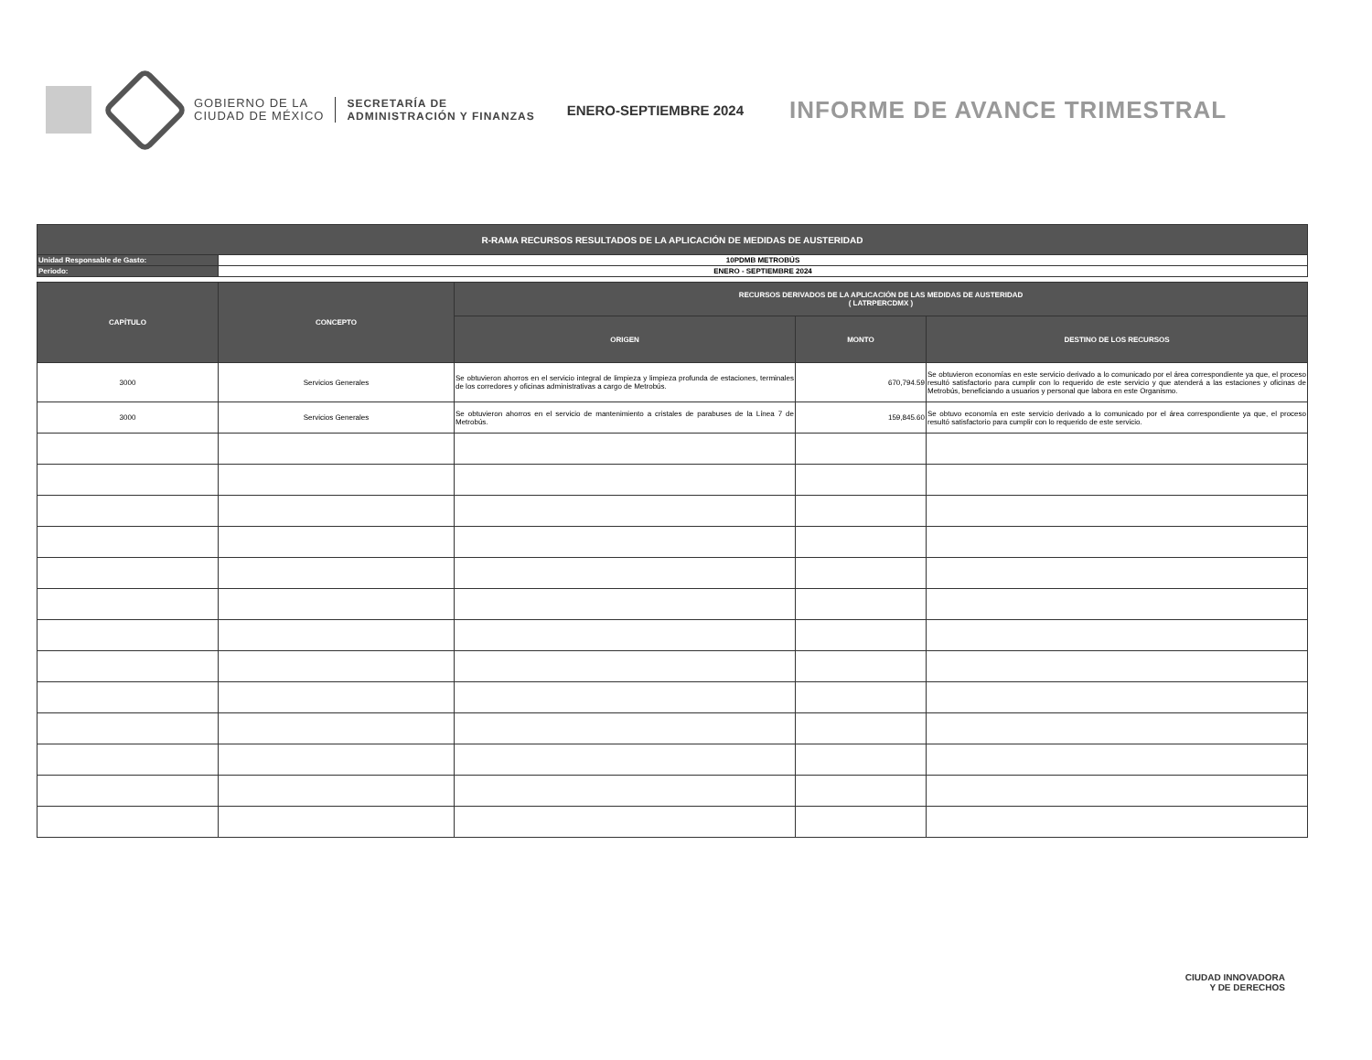GOBIERNO DE LA
CIUDAD DE MÉXICO
SECRETARÍA DE
ADMINISTRACIÓN Y FINANZAS
ENERO-SEPTIEMBRE 2024
INFORME DE AVANCE TRIMESTRAL
| R-RAMA RECURSOS RESULTADOS DE LA APLICACIÓN DE MEDIDAS DE AUSTERIDAD | |
| --- | --- |
| Unidad Responsable de Gasto: | 10PDMB METROBÚS |
| Periodo: | ENERO - SEPTIEMBRE 2024 |
| CAPÍTULO | CONCEPTO | RECURSOS DERIVADOS DE LA APLICACIÓN DE LAS MEDIDAS DE AUSTERIDAD ( LATRPERCDMX ) | | |
| --- | --- | --- | --- | --- |
| | | ORIGEN | MONTO | DESTINO DE LOS RECURSOS |
| 3000 | Servicios Generales | Se obtuvieron ahorros en el servicio integral de limpieza y limpieza profunda de estaciones, terminales de los corredores y oficinas administrativas a cargo de Metrobús. | 670,794.59 | Se obtuvieron economías en este servicio derivado a lo comunicado por el área correspondiente ya que, el proceso resultó satisfactorio para cumplir con lo requerido de este servicio y que atenderá a las estaciones y oficinas de Metrobús, beneficiando a usuarios y personal que labora en este Organismo. |
| 3000 | Servicios Generales | Se obtuvieron ahorros en el servicio de mantenimiento a cristales de parabuses de la Línea 7 de Metrobús. | 159,845.60 | Se obtuvo economía en este servicio derivado a lo comunicado por el área correspondiente ya que, el proceso resultó satisfactorio para cumplir con lo requerido de este servicio. |
CIUDAD INNOVADORA
Y DE DERECHOS